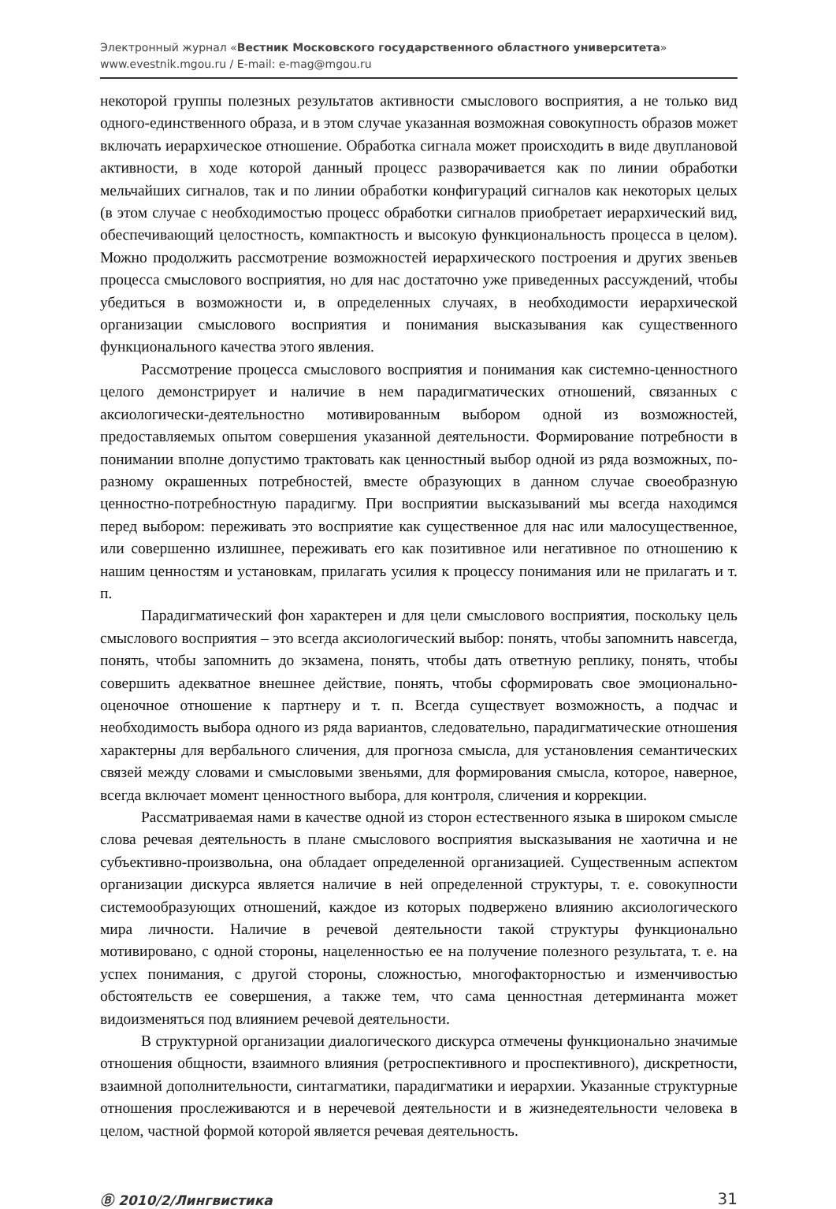Электронный журнал «Вестник Московского государственного областного университета»
www.evestnik.mgou.ru / E-mail: e-mag@mgou.ru
некоторой группы полезных результатов активности смыслового восприятия, а не только вид одного-единственного образа, и в этом случае указанная возможная совокупность образов может включать иерархическое отношение. Обработка сигнала может происходить в виде двуплановой активности, в ходе которой данный процесс разворачивается как по линии обработки мельчайших сигналов, так и по линии обработки конфигураций сигналов как некоторых целых (в этом случае с необходимостью процесс обработки сигналов приобретает иерархический вид, обеспечивающий целостность, компактность и высокую функциональность процесса в целом). Можно продолжить рассмотрение возможностей иерархического построения и других звеньев процесса смыслового восприятия, но для нас достаточно уже приведенных рассуждений, чтобы убедиться в возможности и, в определенных случаях, в необходимости иерархической организации смыслового восприятия и понимания высказывания как существенного функционального качества этого явления.
Рассмотрение процесса смыслового восприятия и понимания как системно-ценностного целого демонстрирует и наличие в нем парадигматических отношений, связанных с аксиологически-деятельностно мотивированным выбором одной из возможностей, предоставляемых опытом совершения указанной деятельности. Формирование потребности в понимании вполне допустимо трактовать как ценностный выбор одной из ряда возможных, по-разному окрашенных потребностей, вместе образующих в данном случае своеобразную ценностно-потребностную парадигму. При восприятии высказываний мы всегда находимся перед выбором: переживать это восприятие как существенное для нас или малосущественное, или совершенно излишнее, переживать его как позитивное или негативное по отношению к нашим ценностям и установкам, прилагать усилия к процессу понимания или не прилагать и т. п.
Парадигматический фон характерен и для цели смыслового восприятия, поскольку цель смыслового восприятия – это всегда аксиологический выбор: понять, чтобы запомнить навсегда, понять, чтобы запомнить до экзамена, понять, чтобы дать ответную реплику, понять, чтобы совершить адекватное внешнее действие, понять, чтобы сформировать свое эмоционально-оценочное отношение к партнеру и т. п. Всегда существует возможность, а подчас и необходимость выбора одного из ряда вариантов, следовательно, парадигматические отношения характерны для вербального сличения, для прогноза смысла, для установления семантических связей между словами и смысловыми звеньями, для формирования смысла, которое, наверное, всегда включает момент ценностного выбора, для контроля, сличения и коррекции.
Рассматриваемая нами в качестве одной из сторон естественного языка в широком смысле слова речевая деятельность в плане смыслового восприятия высказывания не хаотична и не субъективно-произвольна, она обладает определенной организацией. Существенным аспектом организации дискурса является наличие в ней определенной структуры, т. е. совокупности системообразующих отношений, каждое из которых подвержено влиянию аксиологического мира личности. Наличие в речевой деятельности такой структуры функционально мотивировано, с одной стороны, нацеленностью ее на получение полезного результата, т. е. на успех понимания, с другой стороны, сложностью, многофакторностью и изменчивостью обстоятельств ее совершения, а также тем, что сама ценностная детерминанта может видоизменяться под влиянием речевой деятельности.
В структурной организации диалогического дискурса отмечены функционально значимые отношения общности, взаимного влияния (ретроспективного и проспективного), дискретности, взаимной дополнительности, синтагматики, парадигматики и иерархии. Указанные структурные отношения прослеживаются и в неречевой деятельности и в жизнедеятельности человека в целом, частной формой которой является речевая деятельность.
Ⓑ 2010/2/Лингвистика 31